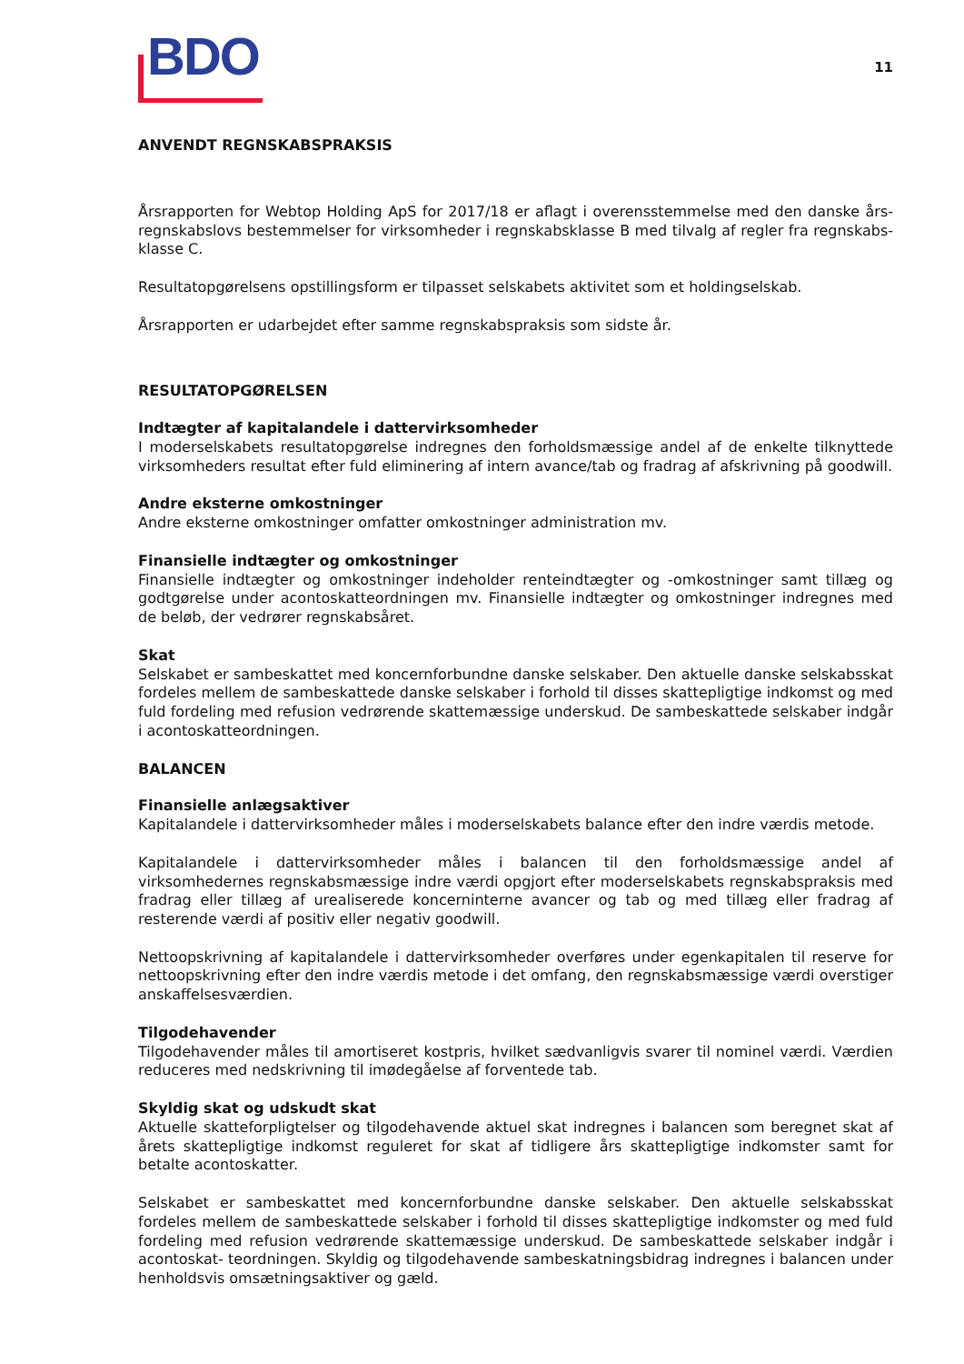BDO
11
ANVENDT REGNSKABSPRAKSIS
Årsrapporten for Webtop Holding ApS for 2017/18 er aflagt i overensstemmelse med den danske års- regnskabslovs bestemmelser for virksomheder i regnskabsklasse B med tilvalg af regler fra regnskabs- klasse C.
Resultatopgørelsens opstillingsform er tilpasset selskabets aktivitet som et holdingselskab.
Årsrapporten er udarbejdet efter samme regnskabspraksis som sidste år.
RESULTATOPGØRELSEN
Indtægter af kapitalandele i dattervirksomheder
I moderselskabets resultatopgørelse indregnes den forholdsmæssige andel af de enkelte tilknyttede virksomheders resultat efter fuld eliminering af intern avance/tab og fradrag af afskrivning på goodwill.
Andre eksterne omkostninger
Andre eksterne omkostninger omfatter omkostninger administration mv.
Finansielle indtægter og omkostninger
Finansielle indtægter og omkostninger indeholder renteindtægter og -omkostninger samt tillæg og godtgørelse under acontoskatteordningen mv. Finansielle indtægter og omkostninger indregnes med de beløb, der vedrører regnskabsåret.
Skat
Selskabet er sambeskattet med koncernforbundne danske selskaber. Den aktuelle danske selskabsskat fordeles mellem de sambeskattede danske selskaber i forhold til disses skattepligtige indkomst og med fuld fordeling med refusion vedrørende skattemæssige underskud. De sambeskattede selskaber indgår i acontoskatteordningen.
BALANCEN
Finansielle anlægsaktiver
Kapitalandele i dattervirksomheder måles i moderselskabets balance efter den indre værdis metode.
Kapitalandele i dattervirksomheder måles i balancen til den forholdsmæssige andel af virksomhedernes regnskabsmæssige indre værdi opgjort efter moderselskabets regnskabspraksis med fradrag eller tillæg af urealiserede koncerninterne avancer og tab og med tillæg eller fradrag af resterende værdi af positiv eller negativ goodwill.
Nettoopskrivning af kapitalandele i dattervirksomheder overføres under egenkapitalen til reserve for nettoopskrivning efter den indre værdis metode i det omfang, den regnskabsmæssige værdi overstiger anskaffelsesværdien.
Tilgodehavender
Tilgodehavender måles til amortiseret kostpris, hvilket sædvanligvis svarer til nominel værdi. Værdien reduceres med nedskrivning til imødegåelse af forventede tab.
Skyldig skat og udskudt skat
Aktuelle skatteforpligtelser og tilgodehavende aktuel skat indregnes i balancen som beregnet skat af årets skattepligtige indkomst reguleret for skat af tidligere års skattepligtige indkomster samt for betalte acontoskatter.
Selskabet er sambeskattet med koncernforbundne danske selskaber. Den aktuelle selskabsskat fordeles mellem de sambeskattede selskaber i forhold til disses skattepligtige indkomster og med fuld fordeling med refusion vedrørende skattemæssige underskud. De sambeskattede selskaber indgår i acontoskat- teordningen. Skyldig og tilgodehavende sambeskatningsbidrag indregnes i balancen under henholdsvis omsætningsaktiver og gæld.